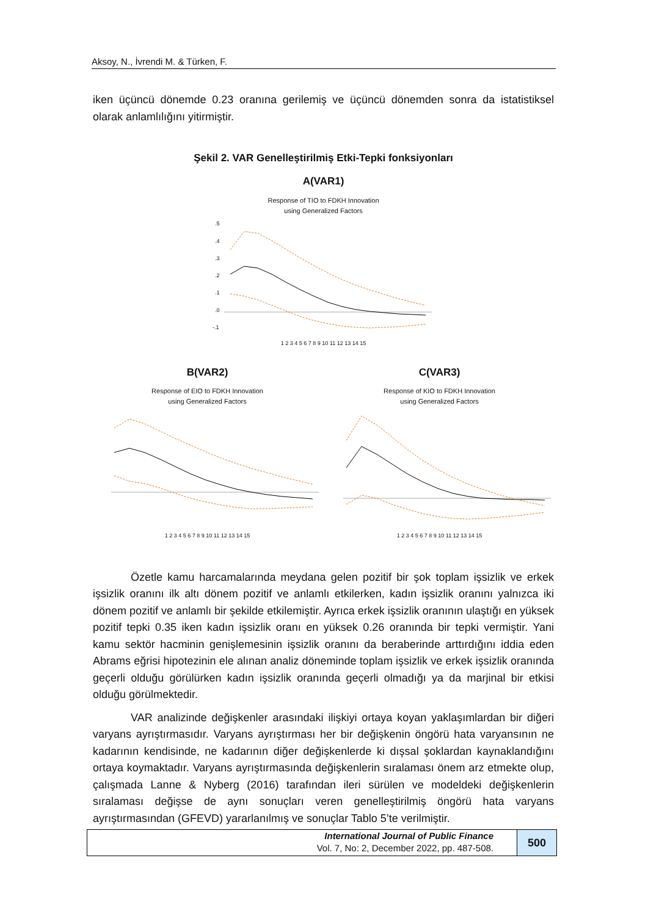Aksoy, N., İvrendi M. & Türken, F.
iken üçüncü dönemde 0.23 oranına gerilemiş ve üçüncü dönemden sonra da istatistiksel olarak anlamlılığını yitirmiştir.
Şekil 2. VAR Genelleştirilmiş Etki-Tepki fonksiyonları
A(VAR1)
Response of TIO to FDKH Innovation
using Generalized Factors
.5
.4
.3
.2
.1
.0
-.1
1 2 3 4 5 6 7 8 9 10 11 12 13 14 15
B(VAR2)
Response of EIO to FDKH Innovation
using Generalized Factors
1 2 3 4 5 6 7 8 9 10 11 12 13 14 15
C(VAR3)
Response of KIO to FDKH Innovation
using Generalized Factors
1 2 3 4 5 6 7 8 9 10 11 12 13 14 15
Özetle kamu harcamalarında meydana gelen pozitif bir şok toplam işsizlik ve erkek işsizlik oranını ilk altı dönem pozitif ve anlamlı etkilerken, kadın işsizlik oranını yalnızca iki dönem pozitif ve anlamlı bir şekilde etkilemiştir. Ayrıca erkek işsizlik oranının ulaştığı en yüksek pozitif tepki 0.35 iken kadın işsizlik oranı en yüksek 0.26 oranında bir tepki vermiştir. Yani kamu sektör hacminin genişlemesinin işsizlik oranını da beraberinde arttırdığını iddia eden Abrams eğrisi hipotezinin ele alınan analiz döneminde toplam işsizlik ve erkek işsizlik oranında geçerli olduğu görülürken kadın işsizlik oranında geçerli olmadığı ya da marjinal bir etkisi olduğu görülmektedir.
VAR analizinde değişkenler arasındaki ilişkiyi ortaya koyan yaklaşımlardan bir diğeri varyans ayrıştırmasıdır. Varyans ayrıştırması her bir değişkenin öngörü hata varyansının ne kadarının kendisinde, ne kadarının diğer değişkenlerde ki dışsal şoklardan kaynaklandığını ortaya koymaktadır. Varyans ayrıştırmasında değişkenlerin sıralaması önem arz etmekte olup, çalışmada Lanne & Nyberg (2016) tarafından ileri sürülen ve modeldeki değişkenlerin sıralaması değişse de aynı sonuçları veren genelleştirilmiş öngörü hata varyans ayrıştırmasından (GFEVD) yararlanılmış ve sonuçlar Tablo 5’te verilmiştir.
International Journal of Public Finance
Vol. 7, No: 2, December 2022, pp. 487-508.
500